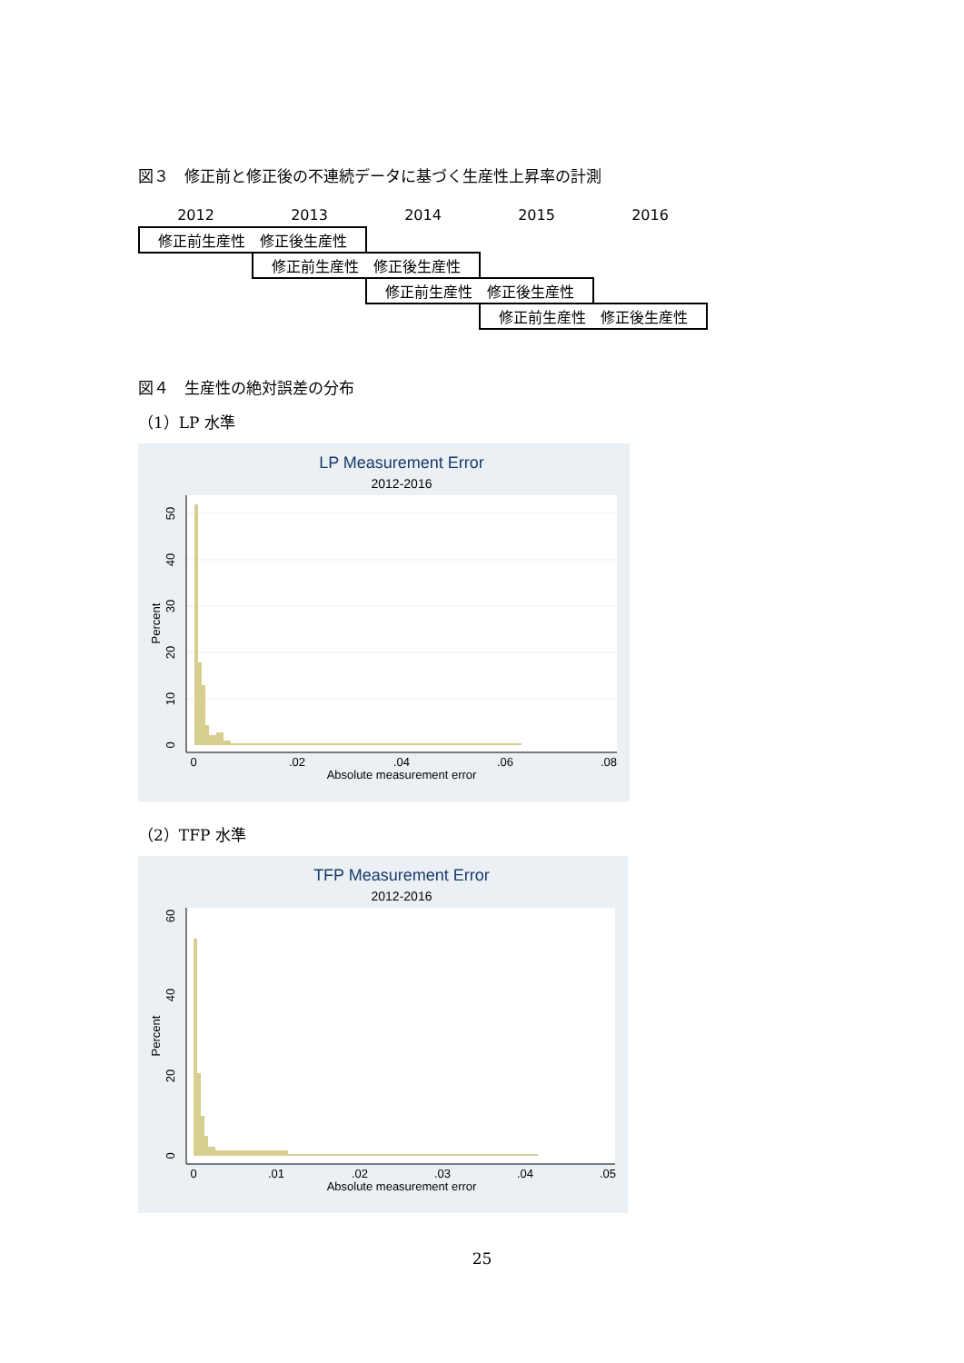図３　修正前と修正後の不連続データに基づく生産性上昇率の計測
| 2012 | 2013 | 2014 | 2015 | 2016 |
| 修正前生産性 修正後生産性 | | | | |
| | 修正前生産性 修正後生産性 | | | |
| | | 修正前生産性 修正後生産性 | | |
| | | | 修正前生産性 修正後生産性 | |
図４　生産性の絶対誤差の分布
（1）LP 水準
LP Measurement Error
2012-2016
0
.02
.04
.06
.08
Absolute measurement error
0
10
20
30
40
50
Percent
（2）TFP 水準
TFP Measurement Error
2012-2016
0
.01
.02
.03
.04
.05
Absolute measurement error
0
20
40
60
Percent
25